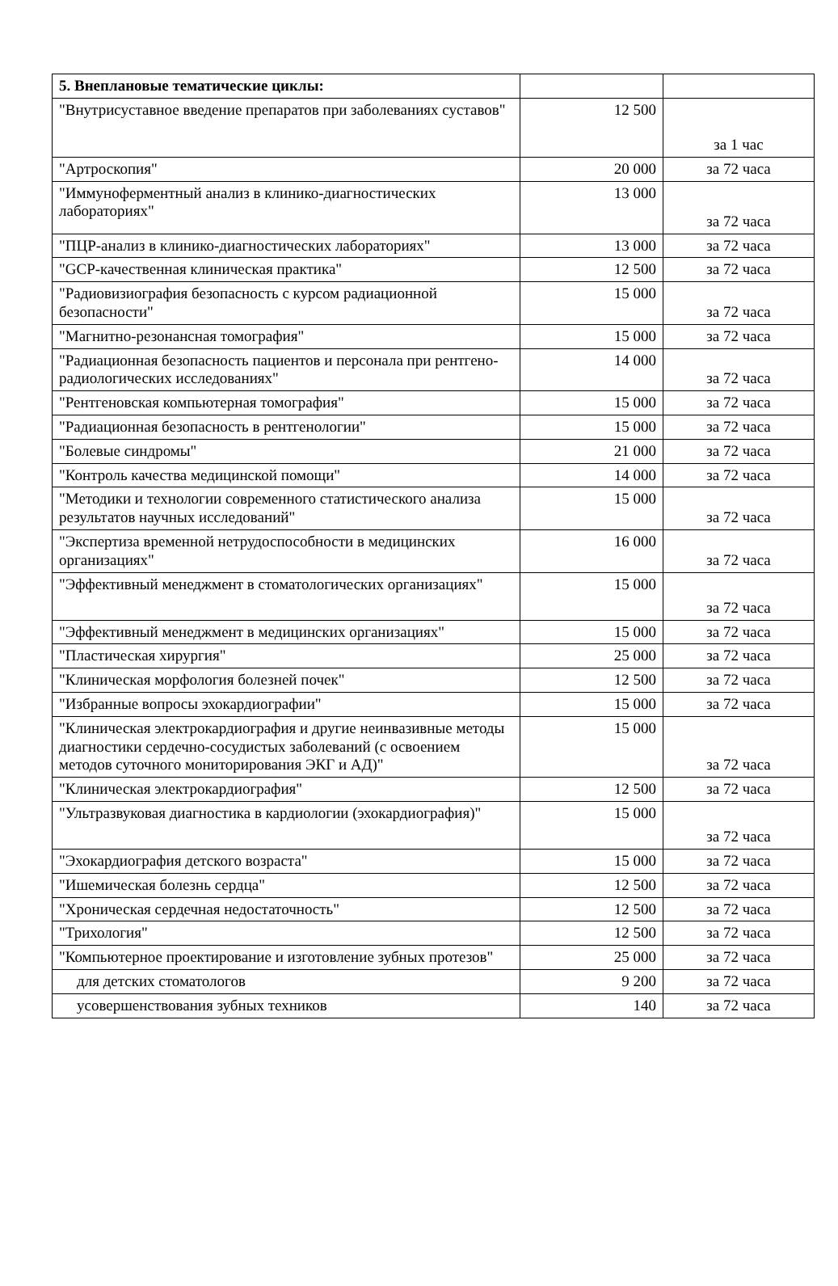| 5. Внеплановые тематические циклы: | | |
| "Внутрисуставное введение препаратов при заболеваниях суставов" | 12 500 | за 1 час |
| "Артроскопия" | 20 000 | за 72 часа |
| "Иммуноферментный анализ в клинико-диагностических лабораториях" | 13 000 | за 72 часа |
| "ПЦР-анализ в клинико-диагностических лабораториях" | 13 000 | за 72 часа |
| "GCP-качественная клиническая практика" | 12 500 | за 72 часа |
| "Радиовизиография безопасность с курсом радиационной безопасности" | 15 000 | за 72 часа |
| "Магнитно-резонансная томография" | 15 000 | за 72 часа |
| "Радиационная безопасность пациентов и персонала при рентгено-радиологических исследованиях" | 14 000 | за 72 часа |
| "Рентгеновская компьютерная томография" | 15 000 | за 72 часа |
| "Радиационная безопасность в рентгенологии" | 15 000 | за 72 часа |
| "Болевые синдромы" | 21 000 | за 72 часа |
| "Контроль качества медицинской помощи" | 14 000 | за 72 часа |
| "Методики и технологии современного статистического анализа результатов научных исследований" | 15 000 | за 72 часа |
| "Экспертиза временной нетрудоспособности в медицинских организациях" | 16 000 | за 72 часа |
| "Эффективный менеджмент в стоматологических организациях" | 15 000 | за 72 часа |
| "Эффективный менеджмент в медицинских организациях" | 15 000 | за 72 часа |
| "Пластическая хирургия" | 25 000 | за 72 часа |
| "Клиническая морфология болезней почек" | 12 500 | за 72 часа |
| "Избранные вопросы эхокардиографии" | 15 000 | за 72 часа |
| "Клиническая электрокардиография и другие неинвазивные методы диагностики сердечно-сосудистых заболеваний (с освоением методов суточного мониторирования ЭКГ и АД)" | 15 000 | за 72 часа |
| "Клиническая электрокардиография" | 12 500 | за 72 часа |
| "Ультразвуковая диагностика в кардиологии (эхокардиография)" | 15 000 | за 72 часа |
| "Эхокардиография детского возраста" | 15 000 | за 72 часа |
| "Ишемическая болезнь сердца" | 12 500 | за 72 часа |
| "Хроническая сердечная недостаточность" | 12 500 | за 72 часа |
| "Трихология" | 12 500 | за 72 часа |
| "Компьютерное проектирование и изготовление зубных протезов" | 25 000 | за 72 часа |
| для детских стоматологов | 9 200 | за 72 часа |
| усовершенствования зубных техников | 140 | за 72 часа |